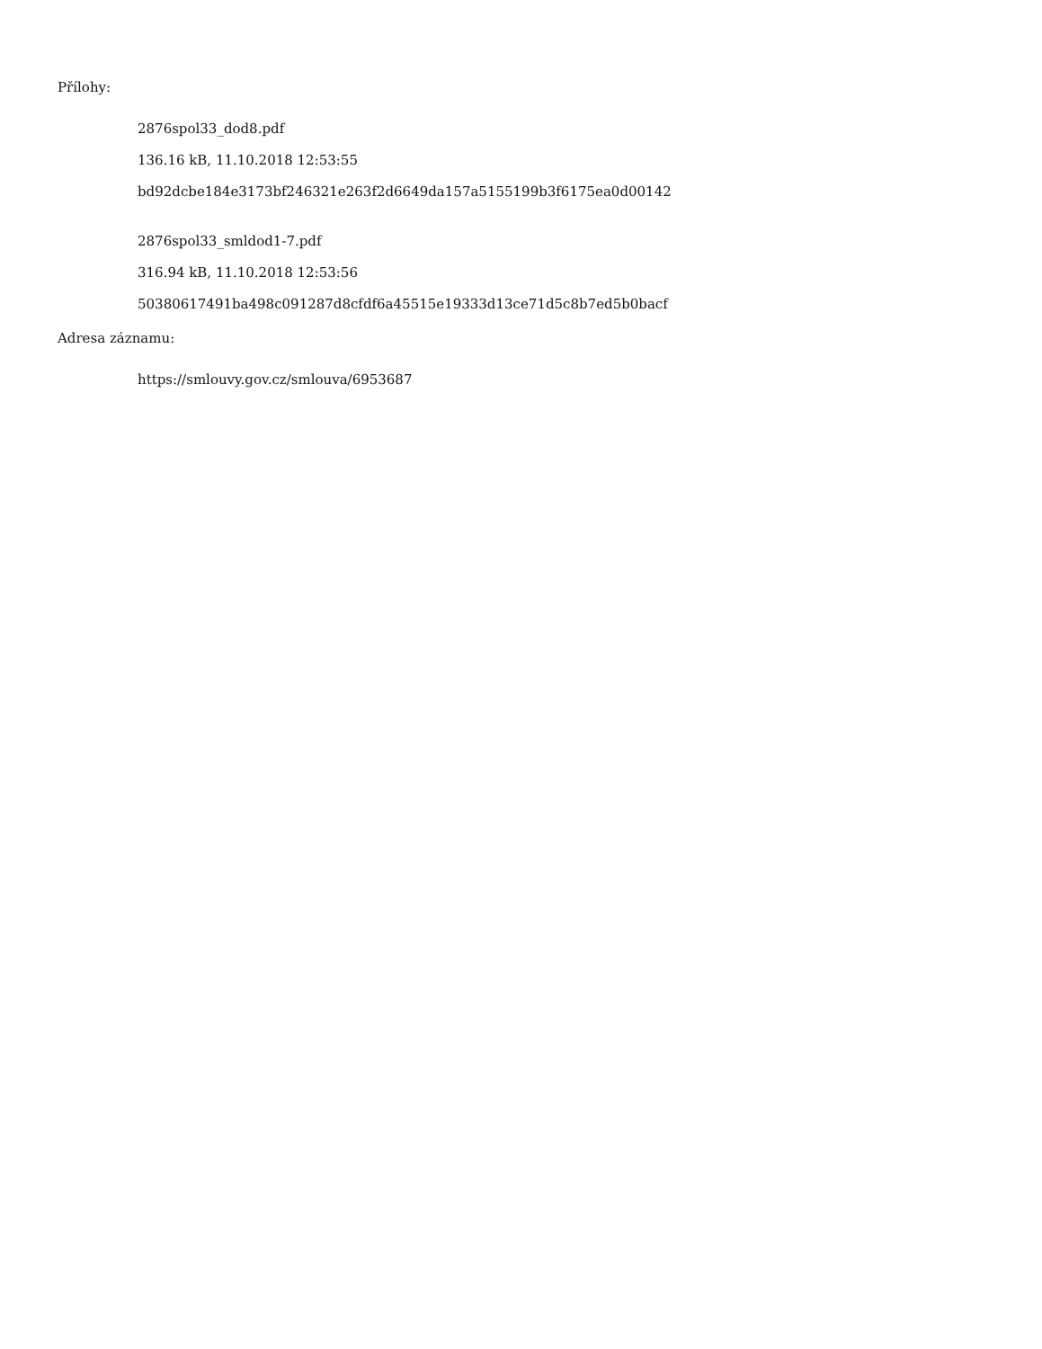Přílohy:
2876spol33_dod8.pdf
136.16 kB, 11.10.2018 12:53:55
bd92dcbe184e3173bf246321e263f2d6649da157a5155199b3f6175ea0d00142
2876spol33_smldod1-7.pdf
316.94 kB, 11.10.2018 12:53:56
50380617491ba498c091287d8cfdf6a45515e19333d13ce71d5c8b7ed5b0bacf
Adresa záznamu:
https://smlouvy.gov.cz/smlouva/6953687